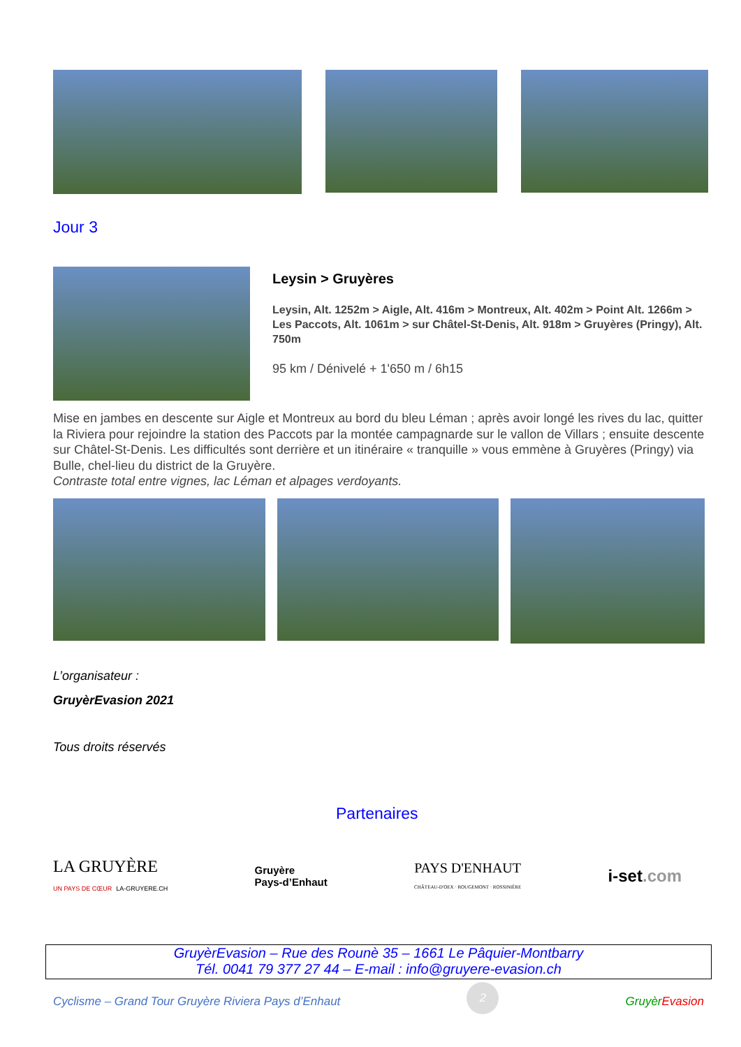Jour 3
Leysin > Gruyères
Leysin, Alt. 1252m > Aigle, Alt. 416m > Montreux, Alt. 402m > Point Alt. 1266m > Les Paccots, Alt. 1061m > sur Châtel-St-Denis, Alt. 918m > Gruyères (Pringy), Alt. 750m
95 km / Dénivelé + 1'650 m / 6h15
Mise en jambes en descente sur Aigle et Montreux au bord du bleu Léman ; après avoir longé les rives du lac, quitter la Riviera pour rejoindre la station des Paccots par la montée campagnarde sur le vallon de Villars ; ensuite descente sur Châtel-St-Denis. Les difficultés sont derrière et un itinéraire « tranquille » vous emmène à Gruyères (Pringy) via Bulle, chel-lieu du district de la Gruyère.
Contraste total entre vignes, lac Léman et alpages verdoyants.
L’organisateur :
GruyèrEvasion 2021
Tous droits réservés
Partenaires
LA GRUYÈRE
UN PAYS DE CŒUR LA-GRUYERE.CH
Gruyère
Pays-d’Enhaut
PAYS D'ENHAUT
CHÂTEAU-D'OEX · ROUGEMONT · ROSSINIÈRE
i-set.com
GruyèrEvasion – Rue des Rounè 35 – 1661 Le Pâquier-Montbarry
Tél. 0041 79 377 27 44 – E-mail : info@gruyere-evasion.ch
Cyclisme – Grand Tour Gruyère Riviera Pays d’Enhaut 2 Gruyèr Evasion